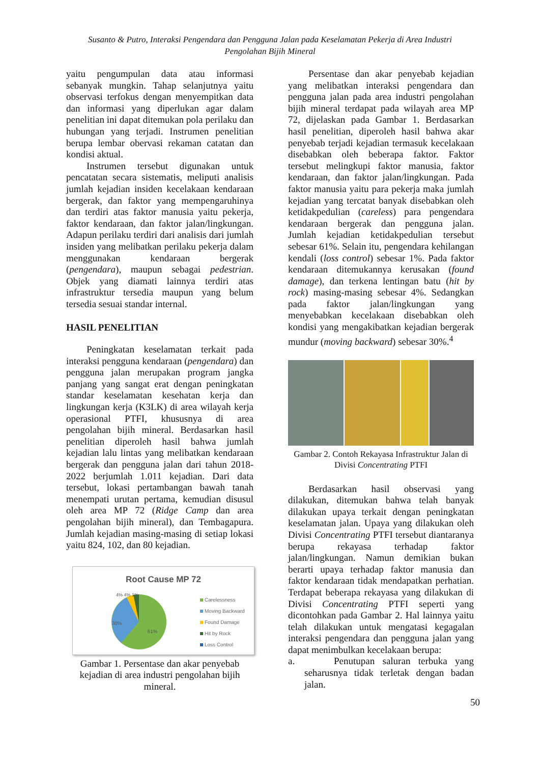Susanto & Putro, Interaksi Pengendara dan Pengguna Jalan pada Keselamatan Pekerja di Area Industri
Pengolahan Bijih Mineral
yaitu pengumpulan data atau informasi sebanyak mungkin. Tahap selanjutnya yaitu observasi terfokus dengan menyempitkan data dan informasi yang diperlukan agar dalam penelitian ini dapat ditemukan pola perilaku dan hubungan yang terjadi. Instrumen penelitian berupa lembar obervasi rekaman catatan dan kondisi aktual.
Instrumen tersebut digunakan untuk pencatatan secara sistematis, meliputi analisis jumlah kejadian insiden kecelakaan kendaraan bergerak, dan faktor yang mempengaruhinya dan terdiri atas faktor manusia yaitu pekerja, faktor kendaraan, dan faktor jalan/lingkungan. Adapun perilaku terdiri dari analisis dari jumlah insiden yang melibatkan perilaku pekerja dalam menggunakan kendaraan bergerak (pengendara), maupun sebagai pedestrian. Objek yang diamati lainnya terdiri atas infrastruktur tersedia maupun yang belum tersedia sesuai standar internal.
HASIL PENELITIAN
Peningkatan keselamatan terkait pada interaksi pengguna kendaraan (pengendara) dan pengguna jalan merupakan program jangka panjang yang sangat erat dengan peningkatan standar keselamatan kesehatan kerja dan lingkungan kerja (K3LK) di area wilayah kerja operasional PTFI, khususnya di area pengolahan bijih mineral. Berdasarkan hasil penelitian diperoleh hasil bahwa jumlah kejadian lalu lintas yang melibatkan kendaraan bergerak dan pengguna jalan dari tahun 2018-2022 berjumlah 1.011 kejadian. Dari data tersebut, lokasi pertambangan bawah tanah menempati urutan pertama, kemudian disusul oleh area MP 72 (Ridge Camp dan area pengolahan bijih mineral), dan Tembagapura. Jumlah kejadian masing-masing di setiap lokasi yaitu 824, 102, dan 80 kejadian.
Root Cause MP 72
30%
61%
4% 4% 1%
Carelessness
Moving Backward
Found Damage
Hit by Rock
Loss Control
Gambar 1. Persentase dan akar penyebab kejadian di area industri pengolahan bijih mineral.
Persentase dan akar penyebab kejadian yang melibatkan interaksi pengendara dan pengguna jalan pada area industri pengolahan bijih mineral terdapat pada wilayah area MP 72, dijelaskan pada Gambar 1. Berdasarkan hasil penelitian, diperoleh hasil bahwa akar penyebab terjadi kejadian termasuk kecelakaan disebabkan oleh beberapa faktor. Faktor tersebut melingkupi faktor manusia, faktor kendaraan, dan faktor jalan/lingkungan. Pada faktor manusia yaitu para pekerja maka jumlah kejadian yang tercatat banyak disebabkan oleh ketidakpedulian (careless) para pengendara kendaraan bergerak dan pengguna jalan. Jumlah kejadian ketidakpedulian tersebut sebesar 61%. Selain itu, pengendara kehilangan kendali (loss control) sebesar 1%. Pada faktor kendaraan ditemukannya kerusakan (found damage), dan terkena lentingan batu (hit by rock) masing-masing sebesar 4%. Sedangkan pada faktor jalan/lingkungan yang menyebabkan kecelakaan disebabkan oleh kondisi yang mengakibatkan kejadian bergerak mundur (moving backward) sebesar 30%.<sup>4</sup>
Gambar 2. Contoh Rekayasa Infrastruktur Jalan di Divisi Concentrating PTFI
Berdasarkan hasil observasi yang dilakukan, ditemukan bahwa telah banyak dilakukan upaya terkait dengan peningkatan keselamatan jalan. Upaya yang dilakukan oleh Divisi Concentrating PTFI tersebut diantaranya berupa rekayasa terhadap faktor jalan/lingkungan. Namun demikian bukan berarti upaya terhadap faktor manusia dan faktor kendaraan tidak mendapatkan perhatian. Terdapat beberapa rekayasa yang dilakukan di Divisi Concentrating PTFI seperti yang dicontohkan pada Gambar 2. Hal lainnya yaitu telah dilakukan untuk mengatasi kegagalan interaksi pengendara dan pengguna jalan yang dapat menimbulkan kecelakaan berupa:
a. Penutupan saluran terbuka yang seharusnya tidak terletak dengan badan jalan.
50